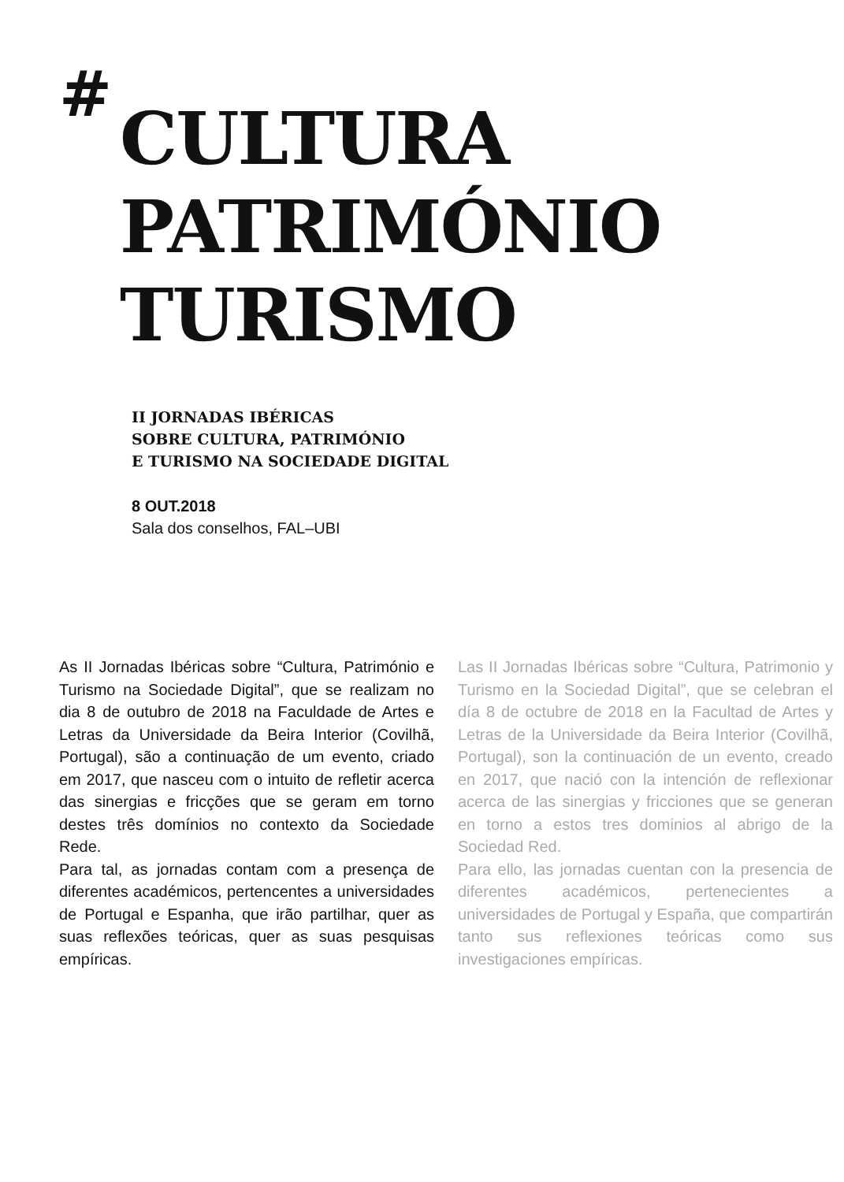# CULTURA
PATRIMÓNIO
TURISMO
II JORNADAS IBÉRICAS
SOBRE CULTURA, PATRIMÓNIO
E TURISMO NA SOCIEDADE DIGITAL
8 OUT.2018
Sala dos conselhos, FAL–UBI
As II Jornadas Ibéricas sobre “Cultura, Património e Turismo na Sociedade Digital”, que se realizam no dia 8 de outubro de 2018 na Faculdade de Artes e Letras da Universidade da Beira Interior (Covilhã, Portugal), são a continuação de um evento, criado em 2017, que nasceu com o intuito de refletir acerca das sinergias e fricções que se geram em torno destes três domínios no contexto da Sociedade Rede.
Para tal, as jornadas contam com a presença de diferentes académicos, pertencentes a universidades de Portugal e Espanha, que irão partilhar, quer as suas reflexões teóricas, quer as suas pesquisas empíricas.
Las II Jornadas Ibéricas sobre “Cultura, Patrimonio y Turismo en la Sociedad Digital”, que se celebran el día 8 de octubre de 2018 en la Facultad de Artes y Letras de la Universidade da Beira Interior (Covilhã, Portugal), son la continuación de un evento, creado en 2017, que nació con la intención de reflexionar acerca de las sinergias y fricciones que se generan en torno a estos tres dominios al abrigo de la Sociedad Red.
Para ello, las jornadas cuentan con la presencia de diferentes académicos, pertenecientes a universidades de Portugal y España, que compartirán tanto sus reflexiones teóricas como sus investigaciones empíricas.